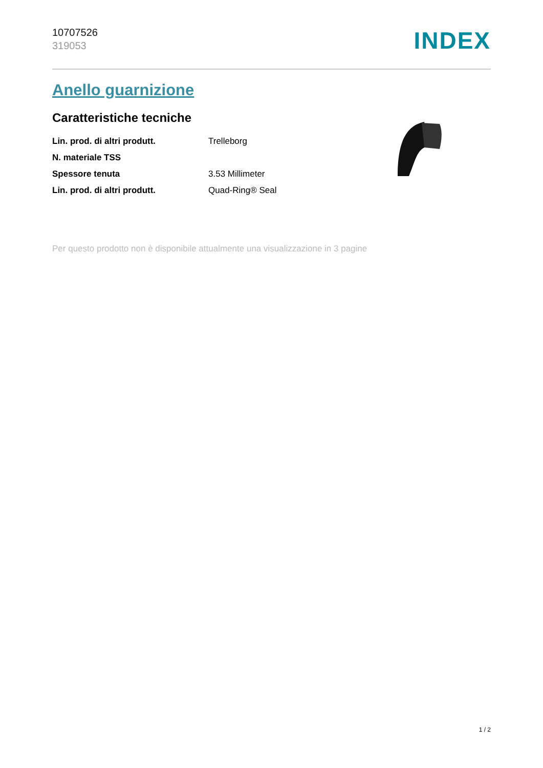10707526
319053
INDEX
Anello guarnizione
Caratteristiche tecniche
| Lin. prod. di altri produtt. | Trelleborg |
| N. materiale TSS | |
| Spessore tenuta | 3.53 Millimeter |
| Lin. prod. di altri produtt. | Quad-Ring® Seal |
Per questo prodotto non è disponibile attualmente una visualizzazione in 3 pagine
1 / 2